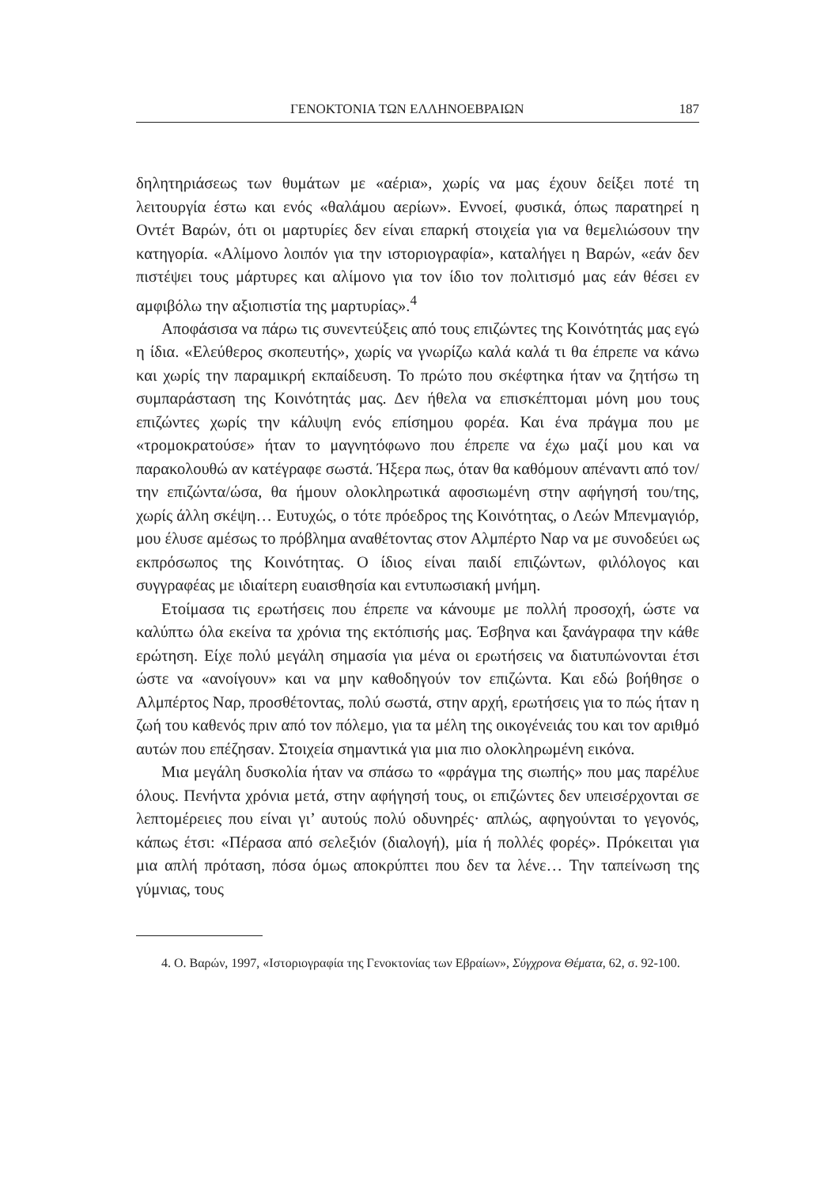ΓΕΝΟΚΤΟΝΙΑ ΤΩΝ ΕΛΛΗΝΟΕΒΡΑΙΩΝ 187
δηλητηριάσεως των θυμάτων με «αέρια», χωρίς να μας έχουν δείξει ποτέ τη λειτουργία έστω και ενός «θαλάμου αερίων». Εννοεί, φυσικά, όπως παρατηρεί η Οντέτ Βαρών, ότι οι μαρτυρίες δεν είναι επαρκή στοιχεία για να θεμελιώσουν την κατηγορία. «Αλίμονο λοιπόν για την ιστοριογραφία», καταλήγει η Βαρών, «εάν δεν πιστέψει τους μάρτυρες και αλίμονο για τον ίδιο τον πολιτισμό μας εάν θέσει εν αμφιβόλω την αξιοπιστία της μαρτυρίας».<sup>4</sup>
Αποφάσισα να πάρω τις συνεντεύξεις από τους επιζώντες της Κοινότητάς μας εγώ η ίδια. «Ελεύθερος σκοπευτής», χωρίς να γνωρίζω καλά καλά τι θα έπρεπε να κάνω και χωρίς την παραμικρή εκπαίδευση. Το πρώτο που σκέφτηκα ήταν να ζητήσω τη συμπαράσταση της Κοινότητάς μας. Δεν ήθελα να επισκέπτομαι μόνη μου τους επιζώντες χωρίς την κάλυψη ενός επίσημου φορέα. Και ένα πράγμα που με «τρομοκρατούσε» ήταν το μαγνητόφωνο που έπρεπε να έχω μαζί μου και να παρακολουθώ αν κατέγραφε σωστά. Ήξερα πως, όταν θα καθόμουν απέναντι από τον/την επιζώντα/ώσα, θα ήμουν ολοκληρωτικά αφοσιωμένη στην αφήγησή του/της, χωρίς άλλη σκέψη… Ευτυχώς, ο τότε πρόεδρος της Κοινότητας, ο Λεών Μπενμαγιόρ, μου έλυσε αμέσως το πρόβλημα αναθέτοντας στον Αλμπέρτο Ναρ να με συνοδεύει ως εκπρόσωπος της Κοινότητας. Ο ίδιος είναι παιδί επιζώντων, φιλόλογος και συγγραφέας με ιδιαίτερη ευαισθησία και εντυπωσιακή μνήμη.
Ετοίμασα τις ερωτήσεις που έπρεπε να κάνουμε με πολλή προσοχή, ώστε να καλύπτω όλα εκείνα τα χρόνια της εκτόπισής μας. Έσβηνα και ξανάγραφα την κάθε ερώτηση. Είχε πολύ μεγάλη σημασία για μένα οι ερωτήσεις να διατυπώνονται έτσι ώστε να «ανοίγουν» και να μην καθοδηγούν τον επιζώντα. Και εδώ βοήθησε ο Αλμπέρτος Ναρ, προσθέτοντας, πολύ σωστά, στην αρχή, ερωτήσεις για το πώς ήταν η ζωή του καθενός πριν από τον πόλεμο, για τα μέλη της οικογένειάς του και τον αριθμό αυτών που επέζησαν. Στοιχεία σημαντικά για μια πιο ολοκληρωμένη εικόνα.
Μια μεγάλη δυσκολία ήταν να σπάσω το «φράγμα της σιωπής» που μας παρέλυε όλους. Πενήντα χρόνια μετά, στην αφήγησή τους, οι επιζώντες δεν υπεισέρχονται σε λεπτομέρειες που είναι γι’ αυτούς πολύ οδυνηρές· απλώς, αφηγούνται το γεγονός, κάπως έτσι: «Πέρασα από σελεξιόν (διαλογή), μία ή πολλές φορές». Πρόκειται για μια απλή πρόταση, πόσα όμως αποκρύπτει που δεν τα λένε… Την ταπείνωση της γύμνιας, τους
4. Ο. Βαρών, 1997, «Ιστοριογραφία της Γενοκτονίας των Εβραίων», Σύγχρονα Θέματα, 62, σ. 92-100.